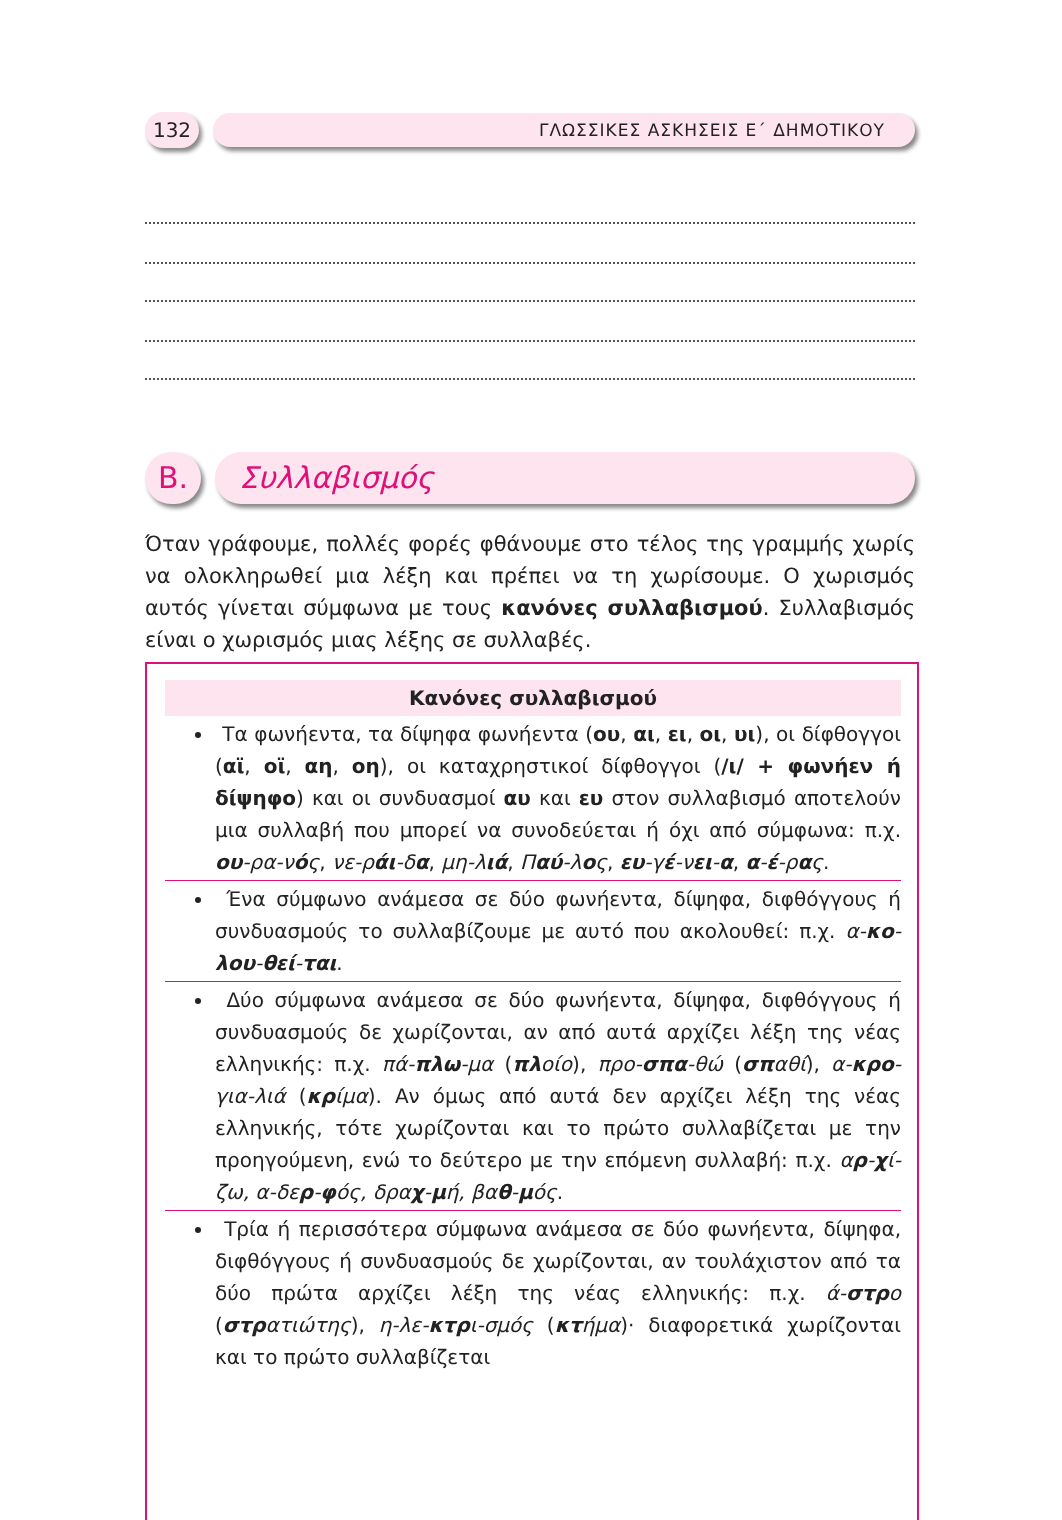132
ΓΛΩΣΣΙΚΕΣ ΑΣΚΗΣΕΙΣ Ε΄ ΔΗΜΟΤΙΚΟΥ
Β. Συλλαβισμός
Όταν γράφουμε, πολλές φορές φθάνουμε στο τέλος της γραμμής χωρίς να ολοκληρωθεί μια λέξη και πρέπει να τη χωρίσουμε. Ο χωρισμός αυτός γίνεται σύμφωνα με τους κανόνες συλλαβισμού. Συλλαβισμός είναι ο χωρισμός μιας λέξης σε συλλαβές.
Κανόνες συλλαβισμού
Τα φωνήεντα, τα δίψηφα φωνήεντα (ου, αι, ει, οι, υι), οι δίφθογγοι (αϊ, οϊ, αη, οη), οι καταχρηστικοί δίφθογγοι (/ι/ + φωνήεν ή δίψηφο) και οι συνδυασμοί αυ και ευ στον συλλαβισμό αποτελούν μια συλλαβή που μπορεί να συνοδεύεται ή όχι από σύμφωνα: π.χ. ου-ρα-νός, νε-ράι-δα, μη-λιά, Παύ-λος, ευ-γέ-νει-α, α-έ-ρας.
Ένα σύμφωνο ανάμεσα σε δύο φωνήεντα, δίψηφα, διφθόγγους ή συνδυασμούς το συλλαβίζουμε με αυτό που ακολουθεί: π.χ. α-κο-λου-θεί-ται.
Δύο σύμφωνα ανάμεσα σε δύο φωνήεντα, δίψηφα, διφθόγγους ή συνδυασμούς δε χωρίζονται, αν από αυτά αρχίζει λέξη της νέας ελληνικής: π.χ. πά-πλω-μα (πλοίο), προ-σπα-θώ (σπαθί), α-κρο-για-λιά (κρίμα). Αν όμως από αυτά δεν αρχίζει λέξη της νέας ελληνικής, τότε χωρίζονται και το πρώτο συλλαβίζεται με την προηγούμενη, ενώ το δεύτερο με την επόμενη συλλαβή: π.χ. αρ-χί-ζω, α-δερ-φός, δραχ-μή, βαθ-μός.
Τρία ή περισσότερα σύμφωνα ανάμεσα σε δύο φωνήεντα, δίψηφα, διφθόγγους ή συνδυασμούς δε χωρίζονται, αν τουλάχιστον από τα δύο πρώτα αρχίζει λέξη της νέας ελληνικής: π.χ. ά-στρο (στρατιώτης), η-λε-κτρι-σμός (κτήμα)· διαφορετικά χωρίζονται και το πρώτο συλλαβίζεται